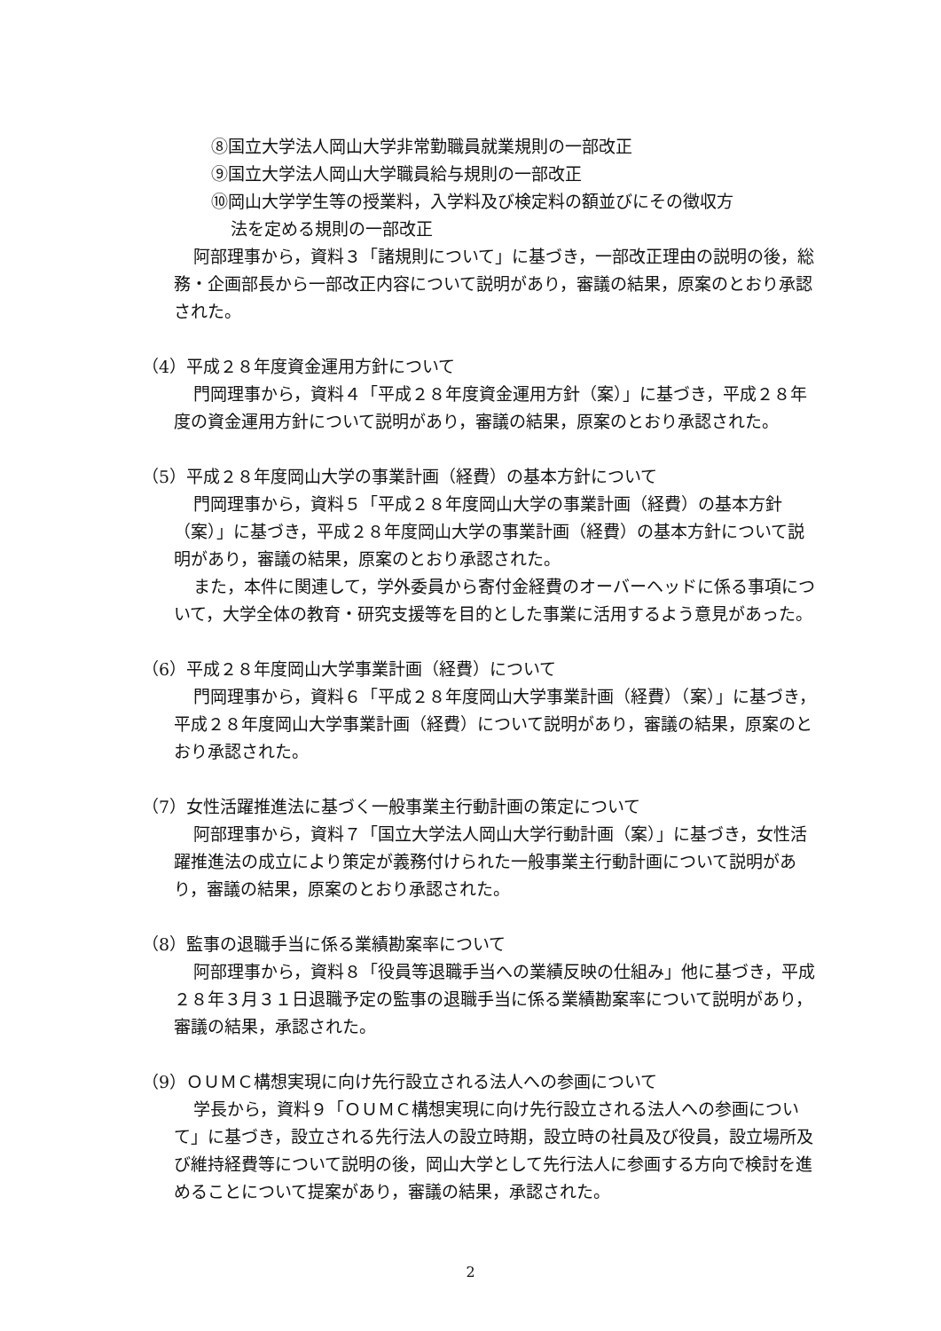⑧国立大学法人岡山大学非常勤職員就業規則の一部改正
⑨国立大学法人岡山大学職員給与規則の一部改正
⑩岡山大学学生等の授業料，入学料及び検定料の額並びにその徴収方
法を定める規則の一部改正
阿部理事から，資料３「諸規則について」に基づき，一部改正理由の説明の後，総務・企画部長から一部改正内容について説明があり，審議の結果，原案のとおり承認された。
（4）平成２８年度資金運用方針について
門岡理事から，資料４「平成２８年度資金運用方針（案）」に基づき，平成２８年度の資金運用方針について説明があり，審議の結果，原案のとおり承認された。
（5）平成２８年度岡山大学の事業計画（経費）の基本方針について
門岡理事から，資料５「平成２８年度岡山大学の事業計画（経費）の基本方針（案）」に基づき，平成２８年度岡山大学の事業計画（経費）の基本方針について説明があり，審議の結果，原案のとおり承認された。
また，本件に関連して，学外委員から寄付金経費のオーバーヘッドに係る事項について，大学全体の教育・研究支援等を目的とした事業に活用するよう意見があった。
（6）平成２８年度岡山大学事業計画（経費）について
門岡理事から，資料６「平成２８年度岡山大学事業計画（経費）（案）」に基づき，平成２８年度岡山大学事業計画（経費）について説明があり，審議の結果，原案のとおり承認された。
（7）女性活躍推進法に基づく一般事業主行動計画の策定について
阿部理事から，資料７「国立大学法人岡山大学行動計画（案）」に基づき，女性活躍推進法の成立により策定が義務付けられた一般事業主行動計画について説明があり，審議の結果，原案のとおり承認された。
（8）監事の退職手当に係る業績勘案率について
阿部理事から，資料８「役員等退職手当への業績反映の仕組み」他に基づき，平成２８年３月３１日退職予定の監事の退職手当に係る業績勘案率について説明があり，審議の結果，承認された。
（9）ＯＵＭＣ構想実現に向け先行設立される法人への参画について
学長から，資料９「ＯＵＭＣ構想実現に向け先行設立される法人への参画について」に基づき，設立される先行法人の設立時期，設立時の社員及び役員，設立場所及び維持経費等について説明の後，岡山大学として先行法人に参画する方向で検討を進めることについて提案があり，審議の結果，承認された。
2